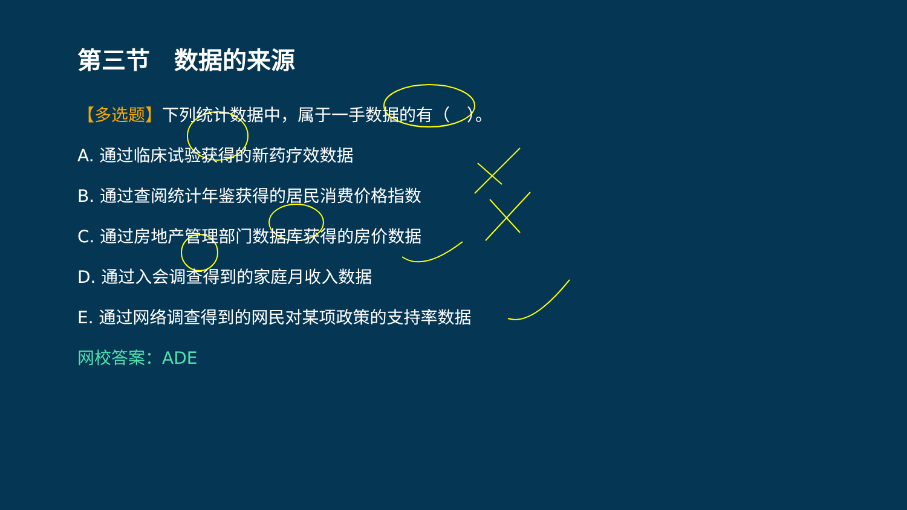第三节　数据的来源
【多选题】下列统计数据中，属于一手数据的有（　）。
A. 通过临床试验获得的新药疗效数据
B. 通过查阅统计年鉴获得的居民消费价格指数
C. 通过房地产管理部门数据库获得的房价数据
D. 通过入会调查得到的家庭月收入数据
E. 通过网络调查得到的网民对某项政策的支持率数据
网校答案：ADE